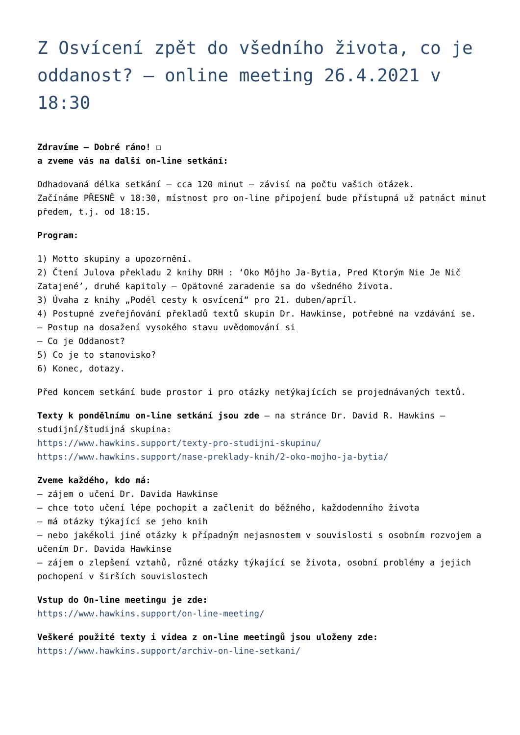Z Osvícení zpět do všedního života, co je oddanost? – online meeting 26.4.2021 v 18:30
Zdravíme – Dobré ráno! ☐
a zveme vás na další on-line setkání:
Odhadovaná délka setkání – cca 120 minut – závisí na počtu vašich otázek.
Začínáme PŘESNĚ v 18:30, místnost pro on-line připojení bude přístupná už patnáct minut předem, t.j. od 18:15.
Program:
1) Motto skupiny a upozornění.
2) Čtení Julova překladu 2 knihy DRH : ‘Oko Môjho Ja-Bytia, Pred Ktorým Nie Je Nič Zatajené’, druhé kapitoly – Opätovné zaradenie sa do všedného života.
3) Úvaha z knihy „Podél cesty k osvícení“ pro 21. duben/apríl.
4) Postupné zveřejňování překladů textů skupin Dr. Hawkinse, potřebné na vzdávání se.
– Postup na dosažení vysokého stavu uvědomování si
– Co je Oddanost?
5) Co je to stanovisko?
6) Konec, dotazy.
Před koncem setkání bude prostor i pro otázky netýkajících se projednávaných textů.
Texty k pondělnímu on-line setkání jsou zde – na stránce Dr. David R. Hawkins – studijní/študijná skupina:
https://www.hawkins.support/texty-pro-studijni-skupinu/
https://www.hawkins.support/nase-preklady-knih/2-oko-mojho-ja-bytia/
Zveme každého, kdo má:
– zájem o učení Dr. Davida Hawkinse
– chce toto učení lépe pochopit a začlenit do běžného, každodenního života
– má otázky týkající se jeho knih
– nebo jakékoli jiné otázky k případným nejasnostem v souvislosti s osobním rozvojem a učením Dr. Davida Hawkinse
– zájem o zlepšení vztahů, různé otázky týkající se života, osobní problémy a jejich pochopení v širších souvislostech
Vstup do On-line meetingu je zde:
https://www.hawkins.support/on-line-meeting/
Veškeré použité texty i videa z on-line meetingů jsou uloženy zde:
https://www.hawkins.support/archiv-on-line-setkani/